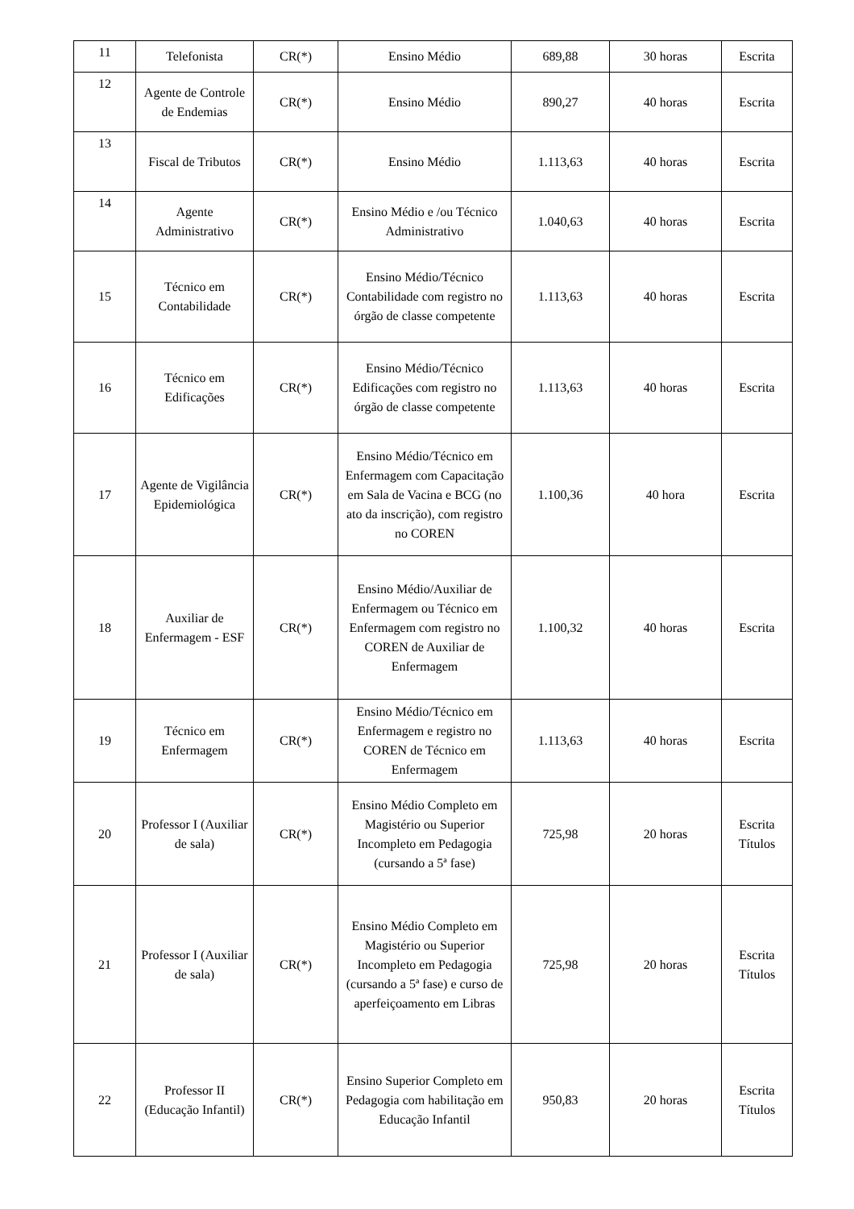| 11 | Telefonista | CR(*) | Ensino Médio | 689,88 | 30 horas | Escrita |
| 12 | Agente de Controle de Endemias | CR(*) | Ensino Médio | 890,27 | 40 horas | Escrita |
| 13 | Fiscal de Tributos | CR(*) | Ensino Médio | 1.113,63 | 40 horas | Escrita |
| 14 | Agente Administrativo | CR(*) | Ensino Médio e /ou Técnico Administrativo | 1.040,63 | 40 horas | Escrita |
| 15 | Técnico em Contabilidade | CR(*) | Ensino Médio/Técnico Contabilidade com registro no órgão de classe competente | 1.113,63 | 40 horas | Escrita |
| 16 | Técnico em Edificações | CR(*) | Ensino Médio/Técnico Edificações com registro no órgão de classe competente | 1.113,63 | 40 horas | Escrita |
| 17 | Agente de Vigilância Epidemiológica | CR(*) | Ensino Médio/Técnico em Enfermagem com Capacitação em Sala de Vacina e BCG (no ato da inscrição), com registro no COREN | 1.100,36 | 40 hora | Escrita |
| 18 | Auxiliar de Enfermagem - ESF | CR(*) | Ensino Médio/Auxiliar de Enfermagem ou Técnico em Enfermagem com registro no COREN de Auxiliar de Enfermagem | 1.100,32 | 40 horas | Escrita |
| 19 | Técnico em Enfermagem | CR(*) | Ensino Médio/Técnico em Enfermagem e registro no COREN de Técnico em Enfermagem | 1.113,63 | 40 horas | Escrita |
| 20 | Professor I (Auxiliar de sala) | CR(*) | Ensino Médio Completo em Magistério ou Superior Incompleto em Pedagogia (cursando a 5ª fase) | 725,98 | 20 horas | Escrita Títulos |
| 21 | Professor I (Auxiliar de sala) | CR(*) | Ensino Médio Completo em Magistério ou Superior Incompleto em Pedagogia (cursando a 5ª fase) e curso de aperfeiçoamento em Libras | 725,98 | 20 horas | Escrita Títulos |
| 22 | Professor II (Educação Infantil) | CR(*) | Ensino Superior Completo em Pedagogia com habilitação em Educação Infantil | 950,83 | 20 horas | Escrita Títulos |